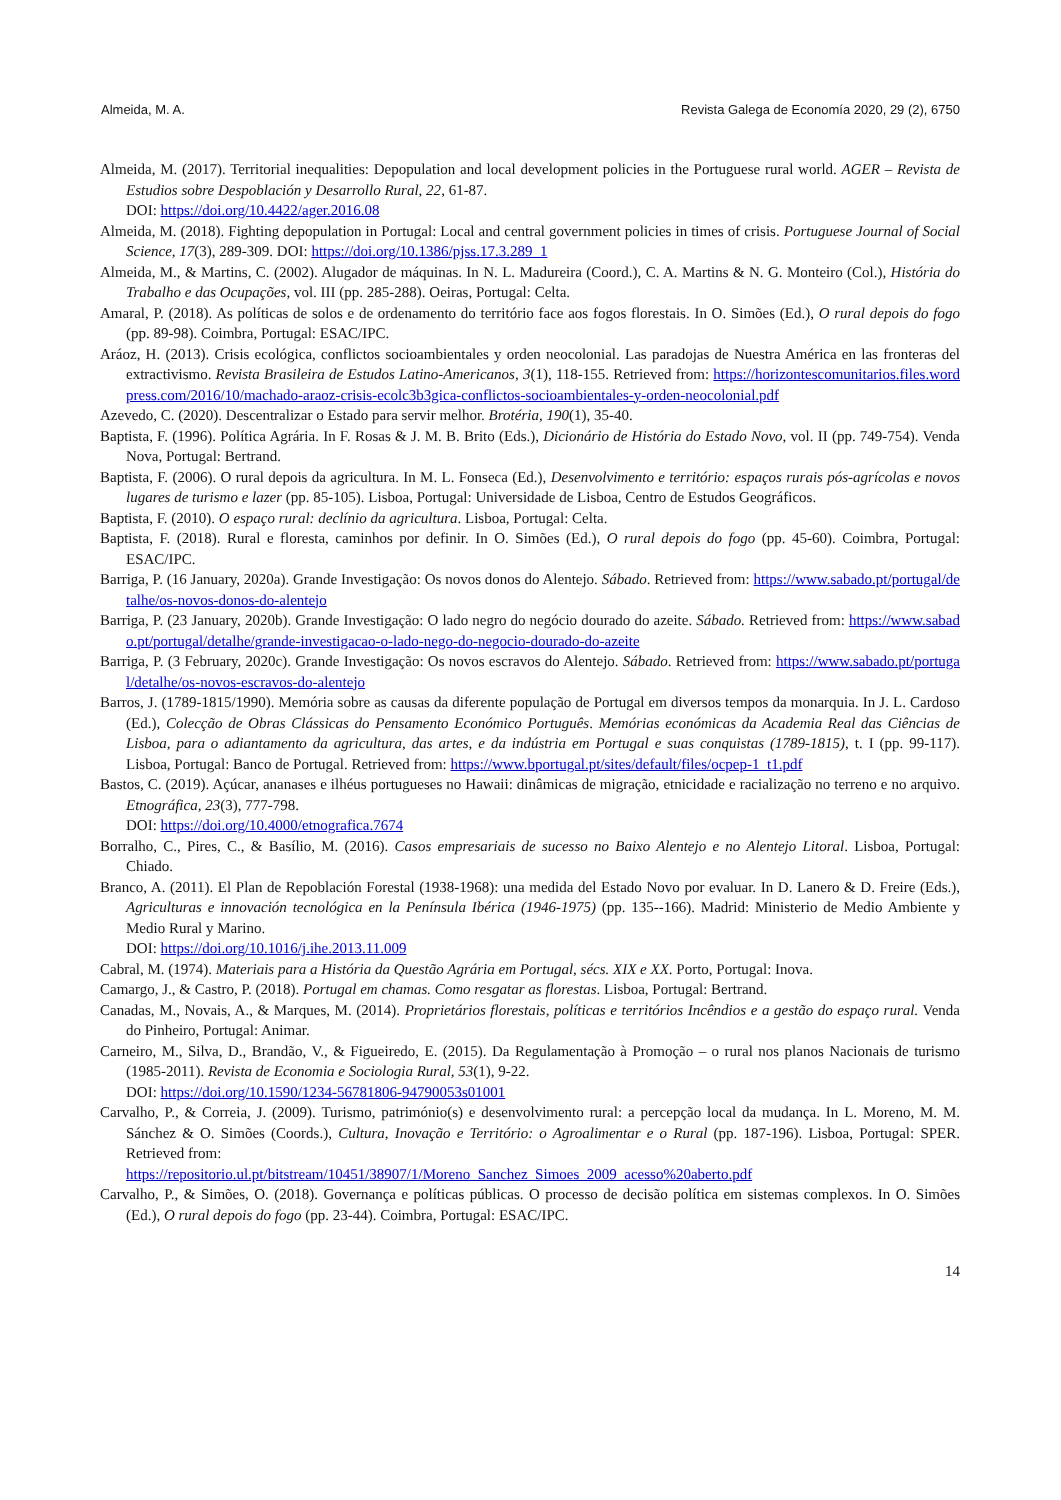Almeida, M. A. Revista Galega de Economía 2020, 29 (2), 6750
Almeida, M. (2017). Territorial inequalities: Depopulation and local development policies in the Portuguese rural world. AGER – Revista de Estudios sobre Despoblación y Desarrollo Rural, 22, 61-87.
DOI: https://doi.org/10.4422/ager.2016.08
Almeida, M. (2018). Fighting depopulation in Portugal: Local and central government policies in times of crisis. Portuguese Journal of Social Science, 17(3), 289-309. DOI: https://doi.org/10.1386/pjss.17.3.289_1
Almeida, M., & Martins, C. (2002). Alugador de máquinas. In N. L. Madureira (Coord.), C. A. Martins & N. G. Monteiro (Col.), História do Trabalho e das Ocupações, vol. III (pp. 285-288). Oeiras, Portugal: Celta.
Amaral, P. (2018). As políticas de solos e de ordenamento do território face aos fogos florestais. In O. Simões (Ed.), O rural depois do fogo (pp. 89-98). Coimbra, Portugal: ESAC/IPC.
Aráoz, H. (2013). Crisis ecológica, conflictos socioambientales y orden neocolonial. Las paradojas de Nuestra América en las fronteras del extractivismo. Revista Brasileira de Estudos Latino-Americanos, 3(1), 118-155. Retrieved from: https://horizontescomunitarios.files.wordpress.com/2016/10/machado-araoz-crisis-ecolc3b3gica-conflictos-socioambientales-y-orden-neocolonial.pdf
Azevedo, C. (2020). Descentralizar o Estado para servir melhor. Brotéria, 190(1), 35-40.
Baptista, F. (1996). Política Agrária. In F. Rosas & J. M. B. Brito (Eds.), Dicionário de História do Estado Novo, vol. II (pp. 749-754). Venda Nova, Portugal: Bertrand.
Baptista, F. (2006). O rural depois da agricultura. In M. L. Fonseca (Ed.), Desenvolvimento e território: espaços rurais pós-agrícolas e novos lugares de turismo e lazer (pp. 85-105). Lisboa, Portugal: Universidade de Lisboa, Centro de Estudos Geográficos.
Baptista, F. (2010). O espaço rural: declínio da agricultura. Lisboa, Portugal: Celta.
Baptista, F. (2018). Rural e floresta, caminhos por definir. In O. Simões (Ed.), O rural depois do fogo (pp. 45-60). Coimbra, Portugal: ESAC/IPC.
Barriga, P. (16 January, 2020a). Grande Investigação: Os novos donos do Alentejo. Sábado. Retrieved from: https://www.sabado.pt/portugal/detalhe/os-novos-donos-do-alentejo
Barriga, P. (23 January, 2020b). Grande Investigação: O lado negro do negócio dourado do azeite. Sábado. Retrieved from: https://www.sabado.pt/portugal/detalhe/grande-investigacao-o-lado-nego-do-negocio-dourado-do-azeite
Barriga, P. (3 February, 2020c). Grande Investigação: Os novos escravos do Alentejo. Sábado. Retrieved from: https://www.sabado.pt/portugal/detalhe/os-novos-escravos-do-alentejo
Barros, J. (1789-1815/1990). Memória sobre as causas da diferente população de Portugal em diversos tempos da monarquia. In J. L. Cardoso (Ed.), Colecção de Obras Clássicas do Pensamento Económico Português. Memórias económicas da Academia Real das Ciências de Lisboa, para o adiantamento da agricultura, das artes, e da indústria em Portugal e suas conquistas (1789-1815), t. I (pp. 99-117). Lisboa, Portugal: Banco de Portugal. Retrieved from: https://www.bportugal.pt/sites/default/files/ocpep-1_t1.pdf
Bastos, C. (2019). Açúcar, ananases e ilhéus portugueses no Hawaii: dinâmicas de migração, etnicidade e racialização no terreno e no arquivo. Etnográfica, 23(3), 777-798.
DOI: https://doi.org/10.4000/etnografica.7674
Borralho, C., Pires, C., & Basílio, M. (2016). Casos empresariais de sucesso no Baixo Alentejo e no Alentejo Litoral. Lisboa, Portugal: Chiado.
Branco, A. (2011). El Plan de Repoblación Forestal (1938-1968): una medida del Estado Novo por evaluar. In D. Lanero & D. Freire (Eds.), Agriculturas e innovación tecnológica en la Península Ibérica (1946-1975) (pp. 135--166). Madrid: Ministerio de Medio Ambiente y Medio Rural y Marino.
DOI: https://doi.org/10.1016/j.ihe.2013.11.009
Cabral, M. (1974). Materiais para a História da Questão Agrária em Portugal, sécs. XIX e XX. Porto, Portugal: Inova.
Camargo, J., & Castro, P. (2018). Portugal em chamas. Como resgatar as florestas. Lisboa, Portugal: Bertrand.
Canadas, M., Novais, A., & Marques, M. (2014). Proprietários florestais, políticas e territórios Incêndios e a gestão do espaço rural. Venda do Pinheiro, Portugal: Animar.
Carneiro, M., Silva, D., Brandão, V., & Figueiredo, E. (2015). Da Regulamentação à Promoção – o rural nos planos Nacionais de turismo (1985-2011). Revista de Economia e Sociologia Rural, 53(1), 9-22.
DOI: https://doi.org/10.1590/1234-56781806-94790053s01001
Carvalho, P., & Correia, J. (2009). Turismo, património(s) e desenvolvimento rural: a percepção local da mudança. In L. Moreno, M. M. Sánchez & O. Simões (Coords.), Cultura, Inovação e Território: o Agroalimentar e o Rural (pp. 187-196). Lisboa, Portugal: SPER. Retrieved from:
https://repositorio.ul.pt/bitstream/10451/38907/1/Moreno_Sanchez_Simoes_2009_acesso%20aberto.pdf
Carvalho, P., & Simões, O. (2018). Governança e políticas públicas. O processo de decisão política em sistemas complexos. In O. Simões (Ed.), O rural depois do fogo (pp. 23-44). Coimbra, Portugal: ESAC/IPC.
14